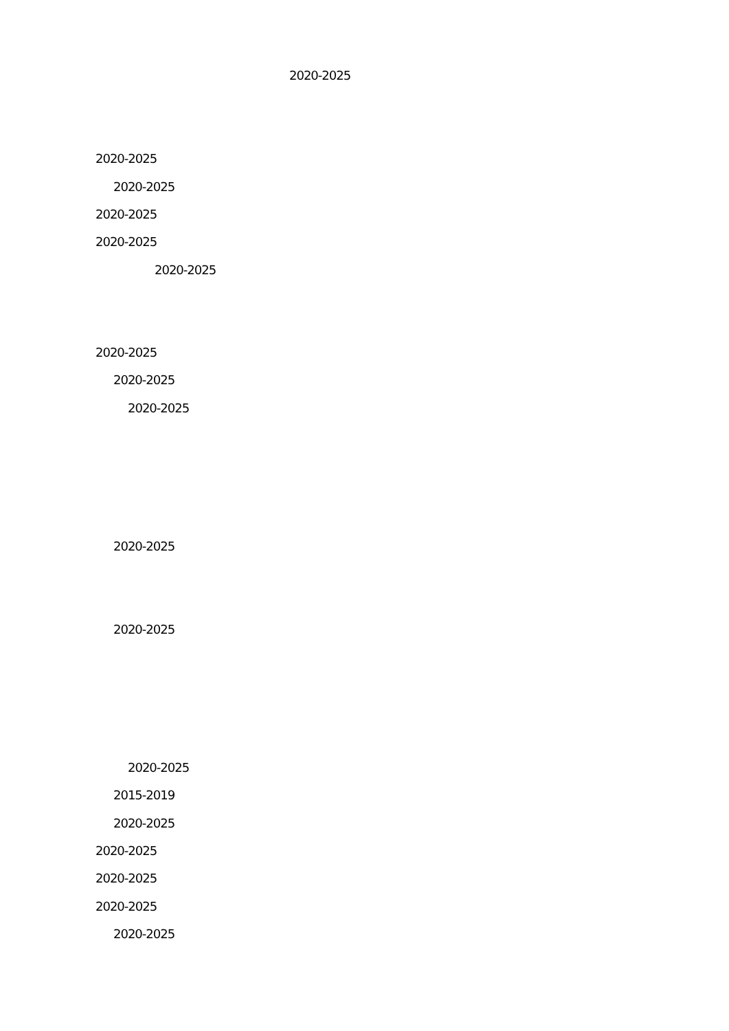2020-2025
2020-2025
2020-2025
2020-2025
2020-2025
2020-2025
2020-2025
2020-2025
2020-2025
2020-2025
2020-2025
2020-2025
2015-2019
2020-2025
2020-2025
2020-2025
2020-2025
2020-2025